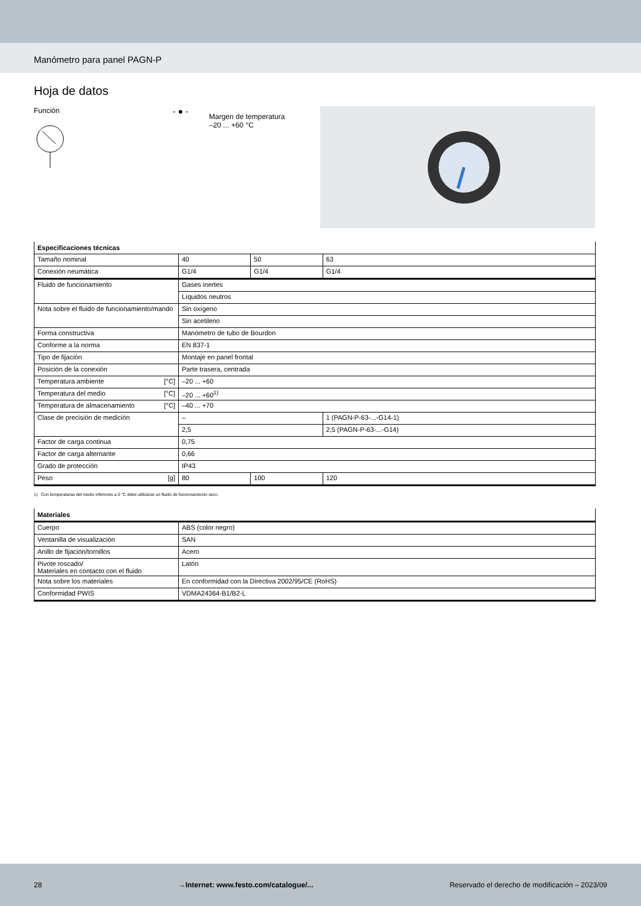Manómetro para panel PAGN-P
Hoja de datos
Función
- ● -
Margen de temperatura
–20 ... +60 °C
| Especificaciones técnicas | | | |
| --- | --- | --- | --- |
| Tamaño nominal | 40 | 50 | 63 |
| Conexión neumática | G1/4 | G1/4 | G1/4 |
| Fluido de funcionamiento | Gases inertes | | |
| | Líquidos neutros | | |
| Nota sobre el fluido de funcionamiento/mando | Sin oxígeno | | |
| | Sin acetileno | | |
| Forma constructiva | Manómetro de tubo de Bourdon | | |
| Conforme a la norma | EN 837-1 | | |
| Tipo de fijación | Montaje en panel frontal | | |
| Posición de la conexión | Parte trasera, centrada | | |
| Temperatura ambiente [°C] | –20 ... +60 | | |
| Temperatura del medio [°C] | –20 ... +60<sup>1)</sup> | | |
| Temperatura de almacenamiento [°C] | –40 ... +70 | | |
| Clase de precisión de medición | – | | 1 (PAGN-P-63-...-G14-1) |
| | 2,5 | | 2,5 (PAGN-P-63-...-G14) |
| Factor de carga continua | 0,75 | | |
| Factor de carga alternante | 0,66 | | |
| Grado de protección | IP43 | | |
| Peso [g] | 80 | 100 | 120 |
1) Con temperaturas del medio inferiores a 0 °C debe utilizarse un fluido de funcionamiento seco.
| Materiales | |
| --- | --- |
| Cuerpo | ABS (color negro) |
| Ventanilla de visualización | SAN |
| Anillo de fijación/tornillos | Acero |
| Pivote roscado/ Materiales en contacto con el fluido | Latón |
| Nota sobre los materiales | En conformidad con la Directiva 2002/95/CE (RoHS) |
| Conformidad PWIS | VDMA24364-B1/B2-L |
28 →Internet: www.festo.com/catalogue/... Reservado el derecho de modificación – 2023/09